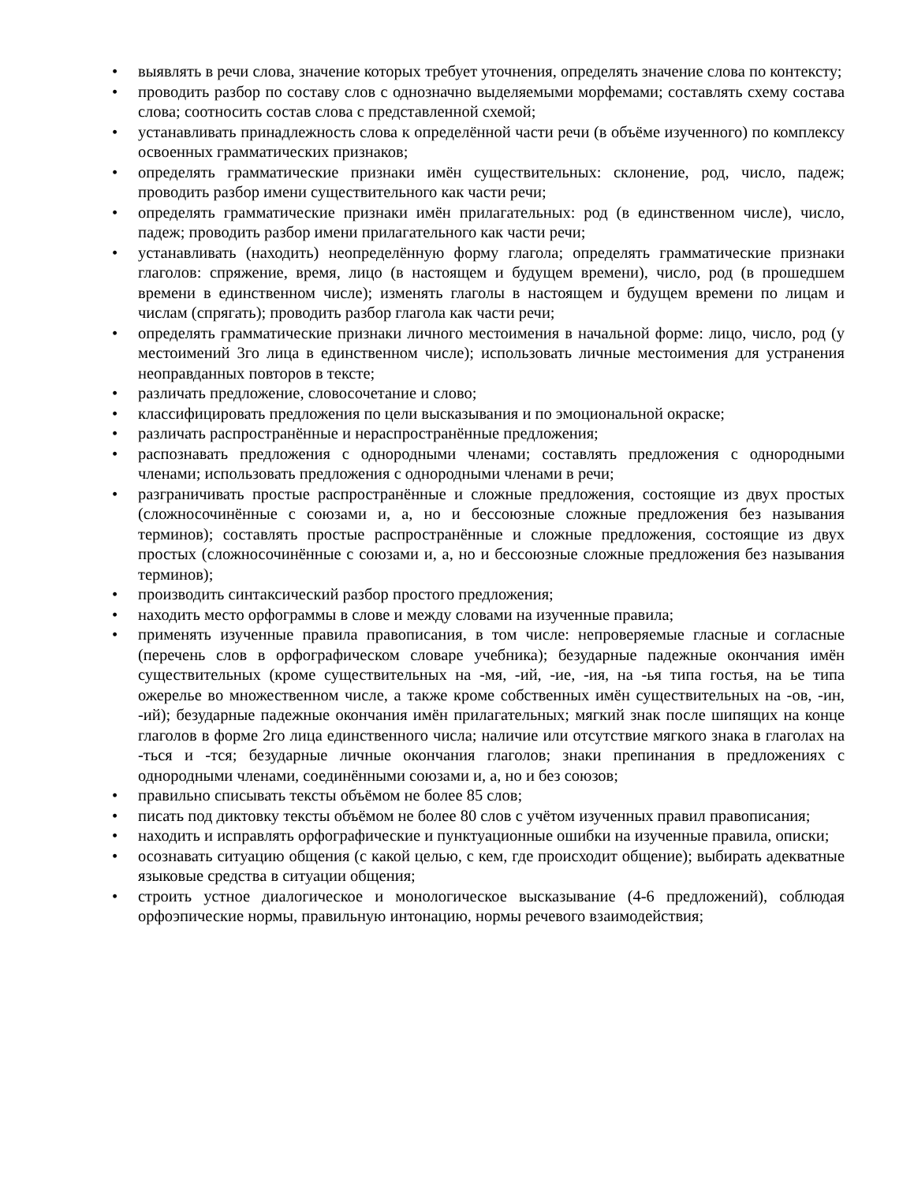• выявлять в речи слова, значение которых требует уточнения, определять значение слова по контексту;
• проводить разбор по составу слов с однозначно выделяемыми морфемами; составлять схему состава слова; соотносить состав слова с представленной схемой;
• устанавливать принадлежность слова к определённой части речи (в объёме изученного) по комплексу освоенных грамматических признаков;
• определять грамматические признаки имён существительных: склонение, род, число, падеж; проводить разбор имени существительного как части речи;
• определять грамматические признаки имён прилагательных: род (в единственном числе), число, падеж; проводить разбор имени прилагательного как части речи;
• устанавливать (находить) неопределённую форму глагола; определять грамматические признаки глаголов: спряжение, время, лицо (в настоящем и будущем времени), число, род (в прошедшем времени в единственном числе); изменять глаголы в настоящем и будущем времени по лицам и числам (спрягать); проводить разбор глагола как части речи;
• определять грамматические признаки личного местоимения в начальной форме: лицо, число, род (у местоимений 3го лица в единственном числе); использовать личные местоимения для устранения неоправданных повторов в тексте;
• различать предложение, словосочетание и слово;
• классифицировать предложения по цели высказывания и по эмоциональной окраске;
• различать распространённые и нераспространённые предложения;
• распознавать предложения с однородными членами; составлять предложения с однородными членами; использовать предложения с однородными членами в речи;
• разграничивать простые распространённые и сложные предложения, состоящие из двух простых (сложносочинённые с союзами и, а, но и бессоюзные сложные предложения без называния терминов); составлять простые распространённые и сложные предложения, состоящие из двух простых (сложносочинённые с союзами и, а, но и бессоюзные сложные предложения без называния терминов);
• производить синтаксический разбор простого предложения;
• находить место орфограммы в слове и между словами на изученные правила;
• применять изученные правила правописания, в том числе: непроверяемые гласные и согласные (перечень слов в орфографическом словаре учебника); безударные падежные окончания имён существительных (кроме существительных на -мя, -ий, -ие, -ия, на -ья типа гостья, на ье типа ожерелье во множественном числе, а также кроме собственных имён существительных на -ов, -ин, -ий); безударные падежные окончания имён прилагательных; мягкий знак после шипящих на конце глаголов в форме 2го лица единственного числа; наличие или отсутствие мягкого знака в глаголах на -ться и -тся; безударные личные окончания глаголов; знаки препинания в предложениях с однородными членами, соединёнными союзами и, а, но и без союзов;
• правильно списывать тексты объёмом не более 85 слов;
• писать под диктовку тексты объёмом не более 80 слов с учётом изученных правил правописания;
• находить и исправлять орфографические и пунктуационные ошибки на изученные правила, описки;
• осознавать ситуацию общения (с какой целью, с кем, где происходит общение); выбирать адекватные языковые средства в ситуации общения;
• строить устное диалогическое и монологическое высказывание (4-6 предложений), соблюдая орфоэпические нормы, правильную интонацию, нормы речевого взаимодействия;